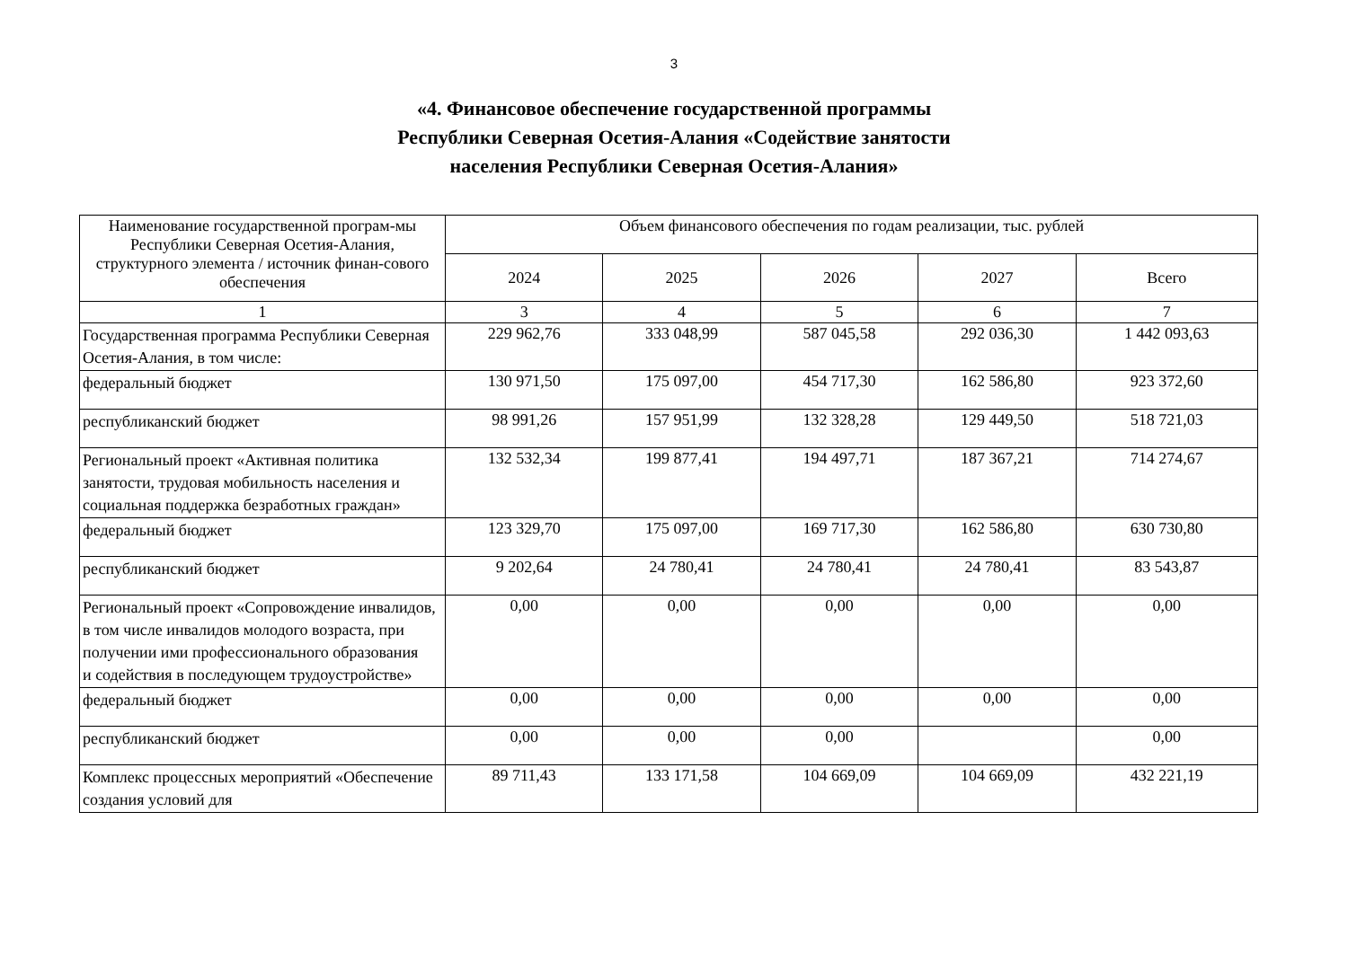3
«4. Финансовое обеспечение государственной программы
Республики Северная Осетия-Алания «Содействие занятости
населения Республики Северная Осетия-Алания»
| Наименование государственной програм-мы Республики Северная Осетия-Алания, структурного элемента / источник финан-сового обеспечения | Объем финансового обеспечения по годам реализации, тыс. рублей | | | | |
| --- | --- | --- | --- | --- | --- |
| | 2024 | 2025 | 2026 | 2027 | Всего |
| 1 | 3 | 4 | 5 | 6 | 7 |
| Государственная программа Республики Северная Осетия-Алания, в том числе: | 229 962,76 | 333 048,99 | 587 045,58 | 292 036,30 | 1 442 093,63 |
| федеральный бюджет | 130 971,50 | 175 097,00 | 454 717,30 | 162 586,80 | 923 372,60 |
| республиканский бюджет | 98 991,26 | 157 951,99 | 132 328,28 | 129 449,50 | 518 721,03 |
| Региональный проект «Активная политика занятости, трудовая мобильность населения и социальная поддержка безработных граждан» | 132 532,34 | 199 877,41 | 194 497,71 | 187 367,21 | 714 274,67 |
| федеральный бюджет | 123 329,70 | 175 097,00 | 169 717,30 | 162 586,80 | 630 730,80 |
| республиканский бюджет | 9 202,64 | 24 780,41 | 24 780,41 | 24 780,41 | 83 543,87 |
| Региональный проект «Сопровождение инвалидов, в том числе инвалидов молодого возраста, при получении ими профессионального образования и содействия в последующем трудоустройстве» | 0,00 | 0,00 | 0,00 | 0,00 | 0,00 |
| федеральный бюджет | 0,00 | 0,00 | 0,00 | 0,00 | 0,00 |
| республиканский бюджет | 0,00 | 0,00 | 0,00 | | 0,00 |
| Комплекс процессных мероприятий «Обеспечение создания условий для | 89 711,43 | 133 171,58 | 104 669,09 | 104 669,09 | 432 221,19 |